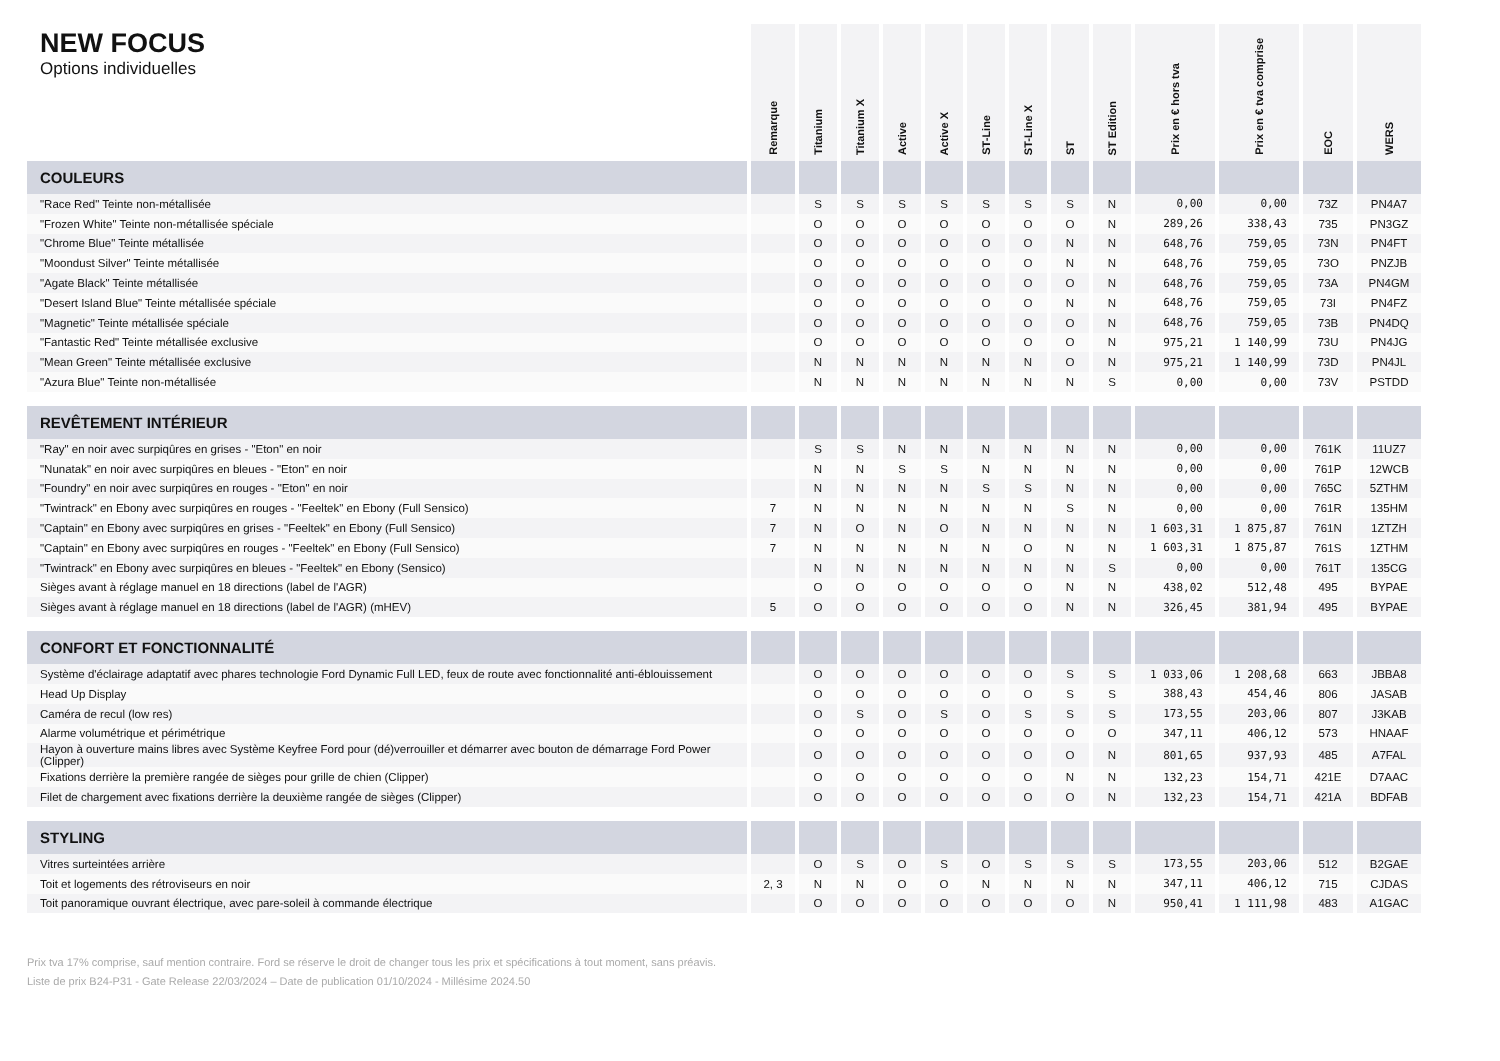NEW FOCUS
Options individuelles
| | Remarque | Titanium | Titanium X | Active | Active X | ST-Line | ST-Line X | ST | ST Edition | Prix en € hors tva | Prix en € tva comprise | EOC | WERS |
| --- | --- | --- | --- | --- | --- | --- | --- | --- | --- | --- | --- | --- | --- |
| COULEURS | | | | | | | | | | | | | |
| "Race Red" Teinte non-métallisée | | S | S | S | S | S | S | S | N | 0,00 | 0,00 | 73Z | PN4A7 |
| "Frozen White" Teinte non-métallisée spéciale | | O | O | O | O | O | O | O | N | 289,26 | 338,43 | 735 | PN3GZ |
| "Chrome Blue" Teinte métallisée | | O | O | O | O | O | O | N | N | 648,76 | 759,05 | 73N | PN4FT |
| "Moondust Silver" Teinte métallisée | | O | O | O | O | O | O | N | N | 648,76 | 759,05 | 73O | PNZJB |
| "Agate Black" Teinte métallisée | | O | O | O | O | O | O | O | N | 648,76 | 759,05 | 73A | PN4GM |
| "Desert Island Blue" Teinte métallisée spéciale | | O | O | O | O | O | O | N | N | 648,76 | 759,05 | 73I | PN4FZ |
| "Magnetic" Teinte métallisée spéciale | | O | O | O | O | O | O | O | N | 648,76 | 759,05 | 73B | PN4DQ |
| "Fantastic Red" Teinte métallisée exclusive | | O | O | O | O | O | O | O | N | 975,21 | 1 140,99 | 73U | PN4JG |
| "Mean Green" Teinte métallisée exclusive | | N | N | N | N | N | N | O | N | 975,21 | 1 140,99 | 73D | PN4JL |
| "Azura Blue" Teinte non-métallisée | | N | N | N | N | N | N | N | S | 0,00 | 0,00 | 73V | PSTDD |
| REVÊTEMENT INTÉRIEUR | | | | | | | | | | | | | |
| "Ray" en noir avec surpiqûres en grises - "Eton" en noir | | S | S | N | N | N | N | N | N | 0,00 | 0,00 | 761K | 11UZ7 |
| "Nunatak" en noir avec surpiqûres en bleues - "Eton" en noir | | N | N | S | S | N | N | N | N | 0,00 | 0,00 | 761P | 12WCB |
| "Foundry" en noir avec surpiqûres en rouges - "Eton" en noir | | N | N | N | N | S | S | N | N | 0,00 | 0,00 | 765C | 5ZTHM |
| "Twintrack" en Ebony avec surpiqûres en rouges - "Feeltek" en Ebony (Full Sensico) | 7 | N | N | N | N | N | N | S | N | 0,00 | 0,00 | 761R | 135HM |
| "Captain" en Ebony avec surpiqûres en grises - "Feeltek" en Ebony (Full Sensico) | 7 | N | O | N | O | N | N | N | N | 1 603,31 | 1 875,87 | 761N | 1ZTZH |
| "Captain" en Ebony avec surpiqûres en rouges - "Feeltek" en Ebony (Full Sensico) | 7 | N | N | N | N | N | O | N | N | 1 603,31 | 1 875,87 | 761S | 1ZTHM |
| "Twintrack" en Ebony avec surpiqûres en bleues - "Feeltek" en Ebony (Sensico) | | N | N | N | N | N | N | N | S | 0,00 | 0,00 | 761T | 135CG |
| Sièges avant à réglage manuel en 18 directions (label de l'AGR) | | O | O | O | O | O | O | N | N | 438,02 | 512,48 | 495 | BYPAE |
| Sièges avant à réglage manuel en 18 directions (label de l'AGR) (mHEV) | 5 | O | O | O | O | O | O | N | N | 326,45 | 381,94 | 495 | BYPAE |
| CONFORT ET FONCTIONNALITÉ | | | | | | | | | | | | | |
| Système d'éclairage adaptatif avec phares technologie Ford Dynamic Full LED, feux de route avec fonctionnalité anti-éblouissement | | O | O | O | O | O | O | S | S | 1 033,06 | 1 208,68 | 663 | JBBA8 |
| Head Up Display | | O | O | O | O | O | O | S | S | 388,43 | 454,46 | 806 | JASAB |
| Caméra de recul (low res) | | O | S | O | S | O | S | S | S | 173,55 | 203,06 | 807 | J3KAB |
| Alarme volumétrique et périmétrique | | O | O | O | O | O | O | O | O | 347,11 | 406,12 | 573 | HNAAF |
| Hayon à ouverture mains libres avec Système Keyfree Ford pour (dé)verrouiller et démarrer avec bouton de démarrage Ford Power (Clipper) | | O | O | O | O | O | O | O | N | 801,65 | 937,93 | 485 | A7FAL |
| Fixations derrière la première rangée de sièges pour grille de chien (Clipper) | | O | O | O | O | O | O | N | N | 132,23 | 154,71 | 421E | D7AAC |
| Filet de chargement avec fixations derrière la deuxième rangée de sièges (Clipper) | | O | O | O | O | O | O | O | N | 132,23 | 154,71 | 421A | BDFAB |
| STYLING | | | | | | | | | | | | | |
| Vitres surteintées arrière | | O | S | O | S | O | S | S | S | 173,55 | 203,06 | 512 | B2GAE |
| Toit et logements des rétroviseurs en noir | 2, 3 | N | N | O | O | N | N | N | N | 347,11 | 406,12 | 715 | CJDAS |
| Toit panoramique ouvrant électrique, avec pare-soleil à commande électrique | | O | O | O | O | O | O | O | N | 950,41 | 1 111,98 | 483 | A1GAC |
Prix tva 17% comprise, sauf mention contraire. Ford se réserve le droit de changer tous les prix et spécifications à tout moment, sans préavis.
Liste de prix B24-P31 - Gate Release 22/03/2024 – Date de publication 01/10/2024 - Millésime 2024.50